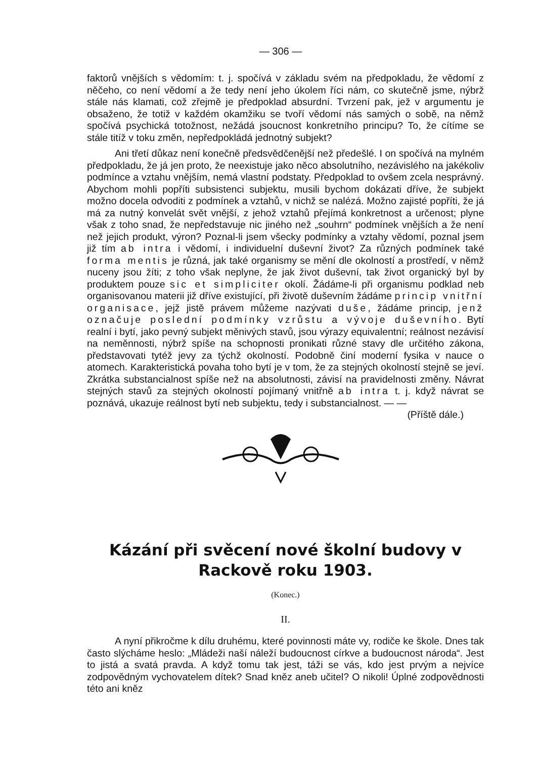— 306 —
faktorů vnějších s vědomím: t. j. spočívá v základu svém na předpokladu, že vědomí z něčeho, co není vědomí a že tedy není jeho úkolem říci nám, co skutečně jsme, nýbrž stále nás klamati, což zřejmě je předpoklad absurdní. Tvrzení pak, jež v argumentu je obsaženo, že totiž v každém okamžiku se tvoří vědomí nás samých o sobě, na němž spočívá psychická totožnost, nežádá jsoucnost konkretního principu? To, že cítíme se stále titíž v toku změn, nepředpokládá jednotný subjekt?
Ani třetí důkaz není konečně předsvědčenější než předešlé. I on spočívá na mylném předpokladu, že já jen proto, že neexistuje jako něco absolutního, nezávislého na jakékoliv podmínce a vztahu vnějším, nemá vlastní podstaty. Předpoklad to ovšem zcela nesprávný. Abychom mohli popříti subsistenci subjektu, musili bychom dokázati dříve, že subjekt možno docela odvoditi z podmínek a vztahů, v nichž se nalézá. Možno zajisté popříti, že já má za nutný konvelát svět vnější, z jehož vztahů přejímá konkretnost a určenost; plyne však z toho snad, že nepředstavuje nic jiného než „souhrn“ podmínek vnějších a že není než jejich produkt, výron? Poznal-li jsem všecky podmínky a vztahy vědomí, poznal jsem již tím ab intra i vědomí, i individuelní duševní život? Za různých podmínek také forma mentis je různá, jak také organismy se mění dle okolností a prostředí, v němž nuceny jsou žíti; z toho však neplyne, že jak život duševní, tak život organický byl by produktem pouze sic et simpliciter okolí. Žádáme-li při organismu podklad neb organisovanou materii již dříve existující, při životě duševním žádáme princip vnitřní organisace, jejž jistě právem můžeme nazývati duše, žádáme princip, jenž označuje poslední podmínky vzrůstu a vývoje duševního. Bytí realní i bytí, jako pevný subjekt měnivých stavů, jsou výrazy equivalentní; reálnost nezávisí na neměnnosti, nýbrž spíše na schopnosti pronikati různé stavy dle určitého zákona, představovati tytéž jevy za týchž okolností. Podobně činí moderní fysika v nauce o atomech. Karakteristická povaha toho bytí je v tom, že za stejných okolností stejně se jeví. Zkrátka substancialnost spíše než na absolutnosti, závisí na pravidelnosti změny. Návrat stejných stavů za stejných okolností pojímaný vnitřně ab intra t. j. když návrat se poznává, ukazuje reálnost bytí neb subjektu, tedy i substancialnost. — — (Příště dále.)
Kázání při svěcení nové školní budovy v Rackově roku 1903.
(Konec.)
II.
A nyní přikročme k dílu druhému, které povinnosti máte vy, rodiče ke škole. Dnes tak často slýcháme heslo: „Mládeži naší náleží budoucnost církve a budoucnost národa“. Jest to jistá a svatá pravda. A když tomu tak jest, táži se vás, kdo jest prvým a nejvíce zodpovědným vychovatelem dítek? Snad kněz aneb učitel? O nikoli! Úplné zodpovědnosti této ani kněz